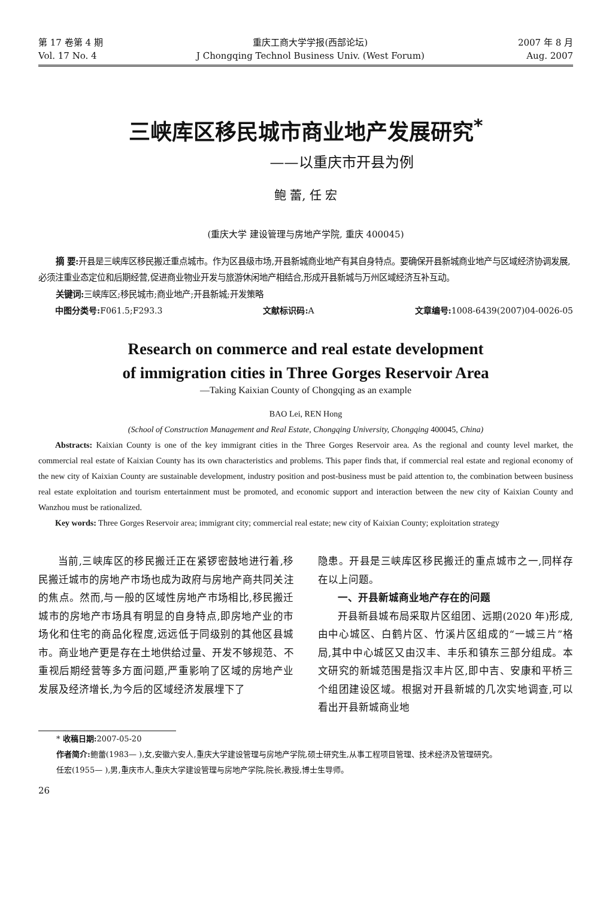第 17 卷第 4 期
Vol. 17 No. 4
重庆工商大学学报(西部论坛)
J Chongqing Technol Business Univ. (West Forum)
2007 年 8 月
Aug. 2007
三峡库区移民城市商业地产发展研究<sup>*</sup>
——以重庆市开县为例
鲍 蕾, 任 宏
(重庆大学 建设管理与房地产学院, 重庆 400045)
摘 要: 开县是三峡库区移民搬迁重点城市。作为区县级市场,开县新城商业地产有其自身特点。要确保开县新城商业地产与区域经济协调发展,必须注重业态定位和后期经营,促进商业物业开发与旅游休闲地产相结合,形成开县新城与万州区域经济互补互动。
关键词: 三峡库区;移民城市;商业地产;开县新城;开发策略
中图分类号: F061.5;F293.3 文献标识码: A 文章编号: 1008-6439(2007)04-0026-05
Research on commerce and real estate development
of immigration cities in Three Gorges Reservoir Area
—Taking Kaixian County of Chongqing as an example
BAO Lei, REN Hong
(School of Construction Management and Real Estate, Chongqing University, Chongqing 400045, China)
Abstracts: Kaixian County is one of the key immigrant cities in the Three Gorges Reservoir area. As the regional and county level market, the commercial real estate of Kaixian County has its own characteristics and problems. This paper finds that, if commercial real estate and regional economy of the new city of Kaixian County are sustainable development, industry position and post-business must be paid attention to, the combination between business real estate exploitation and tourism entertainment must be promoted, and economic support and interaction between the new city of Kaixian County and Wanzhou must be rationalized.
Key words: Three Gorges Reservoir area; immigrant city; commercial real estate; new city of Kaixian County; exploitation strategy
当前,三峡库区的移民搬迁正在紧锣密鼓地进行着,移民搬迁城市的房地产市场也成为政府与房地产商共同关注的焦点。然而,与一般的区域性房地产市场相比,移民搬迁城市的房地产市场具有明显的自身特点,即房地产业的市场化和住宅的商品化程度,远远低于同级别的其他区县城市。商业地产更是存在土地供给过量、开发不够规范、不重视后期经营等多方面问题,严重影响了区域的房地产业发展及经济增长,为今后的区域经济发展埋下了
隐患。开县是三峡库区移民搬迁的重点城市之一,同样存在以上问题。
一、开县新城商业地产存在的问题
开县新县城布局采取片区组团、远期(2020 年)形成,由中心城区、白鹤片区、竹溪片区组成的“一城三片”格局,其中中心城区又由汉丰、丰乐和镇东三部分组成。本文研究的新城范围是指汉丰片区,即中吉、安康和平桥三个组团建设区域。根据对开县新城的几次实地调查,可以看出开县新城商业地
* 收稿日期: 2007-05-20
作者简介: 鲍蕾(1983— ),女,安徽六安人,重庆大学建设管理与房地产学院,硕士研究生,从事工程项目管理、技术经济及管理研究。
任宏(1955— ),男,重庆市人,重庆大学建设管理与房地产学院,院长,教授,博士生导师。
26